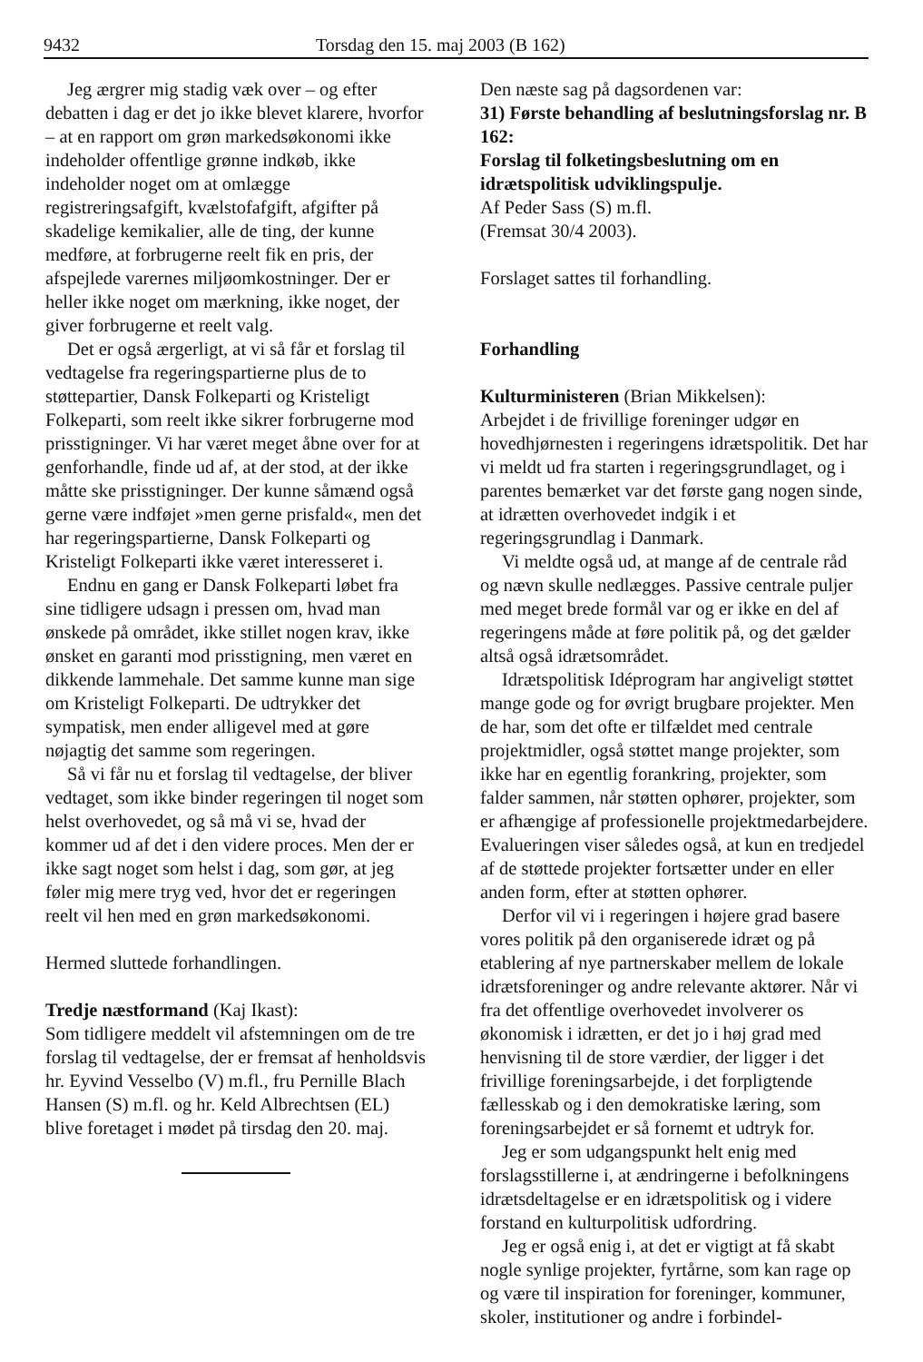9432 Torsdag den 15. maj 2003 (B 162)
Jeg ærgrer mig stadig væk over – og efter debatten i dag er det jo ikke blevet klarere, hvorfor – at en rapport om grøn markedsøkonomi ikke indeholder offentlige grønne indkøb, ikke indeholder noget om at omlægge registreringsafgift, kvælstofafgift, afgifter på skadelige kemikalier, alle de ting, der kunne medføre, at forbrugerne reelt fik en pris, der afspejlede varernes miljøomkostninger. Der er heller ikke noget om mærkning, ikke noget, der giver forbrugerne et reelt valg.
Det er også ærgerligt, at vi så får et forslag til vedtagelse fra regeringspartierne plus de to støttepartier, Dansk Folkeparti og Kristeligt Folkeparti, som reelt ikke sikrer forbrugerne mod prisstigninger. Vi har været meget åbne over for at genforhandle, finde ud af, at der stod, at der ikke måtte ske prisstigninger. Der kunne såmænd også gerne være indføjet »men gerne prisfald«, men det har regeringspartierne, Dansk Folkeparti og Kristeligt Folkeparti ikke været interesseret i.
Endnu en gang er Dansk Folkeparti løbet fra sine tidligere udsagn i pressen om, hvad man ønskede på området, ikke stillet nogen krav, ikke ønsket en garanti mod prisstigning, men været en dikkende lammehale. Det samme kunne man sige om Kristeligt Folkeparti. De udtrykker det sympatisk, men ender alligevel med at gøre nøjagtig det samme som regeringen.
Så vi får nu et forslag til vedtagelse, der bliver vedtaget, som ikke binder regeringen til noget som helst overhovedet, og så må vi se, hvad der kommer ud af det i den videre proces. Men der er ikke sagt noget som helst i dag, som gør, at jeg føler mig mere tryg ved, hvor det er regeringen reelt vil hen med en grøn markedsøkonomi.
Hermed sluttede forhandlingen.
Tredje næstformand (Kaj Ikast):
Som tidligere meddelt vil afstemningen om de tre forslag til vedtagelse, der er fremsat af henholdsvis hr. Eyvind Vesselbo (V) m.fl., fru Pernille Blach Hansen (S) m.fl. og hr. Keld Albrechtsen (EL) blive foretaget i mødet på tirsdag den 20. maj.
Den næste sag på dagsordenen var:
31) Første behandling af beslutningsforslag nr. B 162:
Forslag til folketingsbeslutning om en idrætspolitisk udviklingspulje.
Af Peder Sass (S) m.fl.
(Fremsat 30/4 2003).
Forslaget sattes til forhandling.
Forhandling
Kulturministeren (Brian Mikkelsen):
Arbejdet i de frivillige foreninger udgør en hovedhjørnesten i regeringens idrætspolitik. Det har vi meldt ud fra starten i regeringsgrundlaget, og i parentes bemærket var det første gang nogen sinde, at idrætten overhovedet indgik i et regeringsgrundlag i Danmark.
Vi meldte også ud, at mange af de centrale råd og nævn skulle nedlægges. Passive centrale puljer med meget brede formål var og er ikke en del af regeringens måde at føre politik på, og det gælder altså også idrætsområdet.
Idrætspolitisk Idéprogram har angiveligt støttet mange gode og for øvrigt brugbare projekter. Men de har, som det ofte er tilfældet med centrale projektmidler, også støttet mange projekter, som ikke har en egentlig forankring, projekter, som falder sammen, når støtten ophører, projekter, som er afhængige af professionelle projektmedarbejdere. Evalueringen viser således også, at kun en tredjedel af de støttede projekter fortsætter under en eller anden form, efter at støtten ophører.
Derfor vil vi i regeringen i højere grad basere vores politik på den organiserede idræt og på etablering af nye partnerskaber mellem de lokale idrætsforeninger og andre relevante aktører. Når vi fra det offentlige overhovedet involverer os økonomisk i idrætten, er det jo i høj grad med henvisning til de store værdier, der ligger i det frivillige foreningsarbejde, i det forpligtende fællesskab og i den demokratiske læring, som foreningsarbejdet er så fornemt et udtryk for.
Jeg er som udgangspunkt helt enig med forslagsstillerne i, at ændringerne i befolkningens idrætsdeltagelse er en idrætspolitisk og i videre forstand en kulturpolitisk udfordring.
Jeg er også enig i, at det er vigtigt at få skabt nogle synlige projekter, fyrtårne, som kan rage op og være til inspiration for foreninger, kommuner, skoler, institutioner og andre i forbindel-